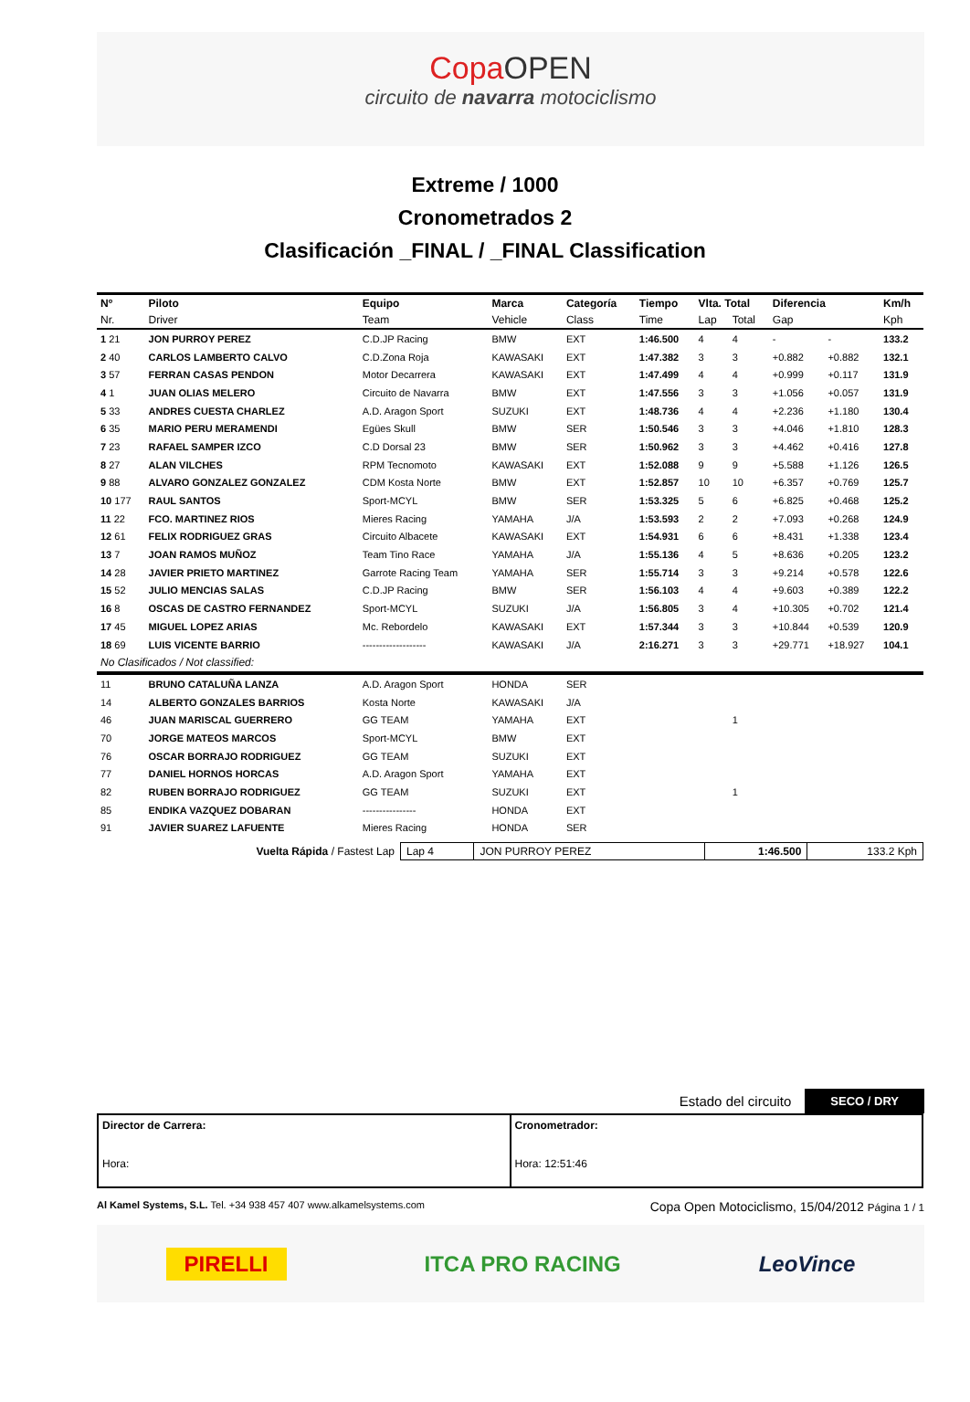CopaOPEN
circuito de navarra motociclismo
Extreme / 1000
Cronometrados 2
Clasificación _FINAL / _FINAL Classification
| Nº | Piloto | Equipo | Marca | Categoría | Tiempo | Vlta. Total | | Diferencia | | Km/h |
| --- | --- | --- | --- | --- | --- | --- | --- | --- | --- | --- |
| Nr. | Driver | Team | Vehicle | Class | Time | Lap | Total | Gap | | Kph |
| 1 21 | JON PURROY PEREZ | C.D.JP Racing | BMW | EXT | 1:46.500 | 4 | 4 | - | - | 133.2 |
| 2 40 | CARLOS LAMBERTO CALVO | C.D.Zona Roja | KAWASAKI | EXT | 1:47.382 | 3 | 3 | +0.882 | +0.882 | 132.1 |
| 3 57 | FERRAN CASAS PENDON | Motor Decarrera | KAWASAKI | EXT | 1:47.499 | 4 | 4 | +0.999 | +0.117 | 131.9 |
| 4 1 | JUAN OLIAS MELERO | Circuito de Navarra | BMW | EXT | 1:47.556 | 3 | 3 | +1.056 | +0.057 | 131.9 |
| 5 33 | ANDRES CUESTA CHARLEZ | A.D. Aragon Sport | SUZUKI | EXT | 1:48.736 | 4 | 4 | +2.236 | +1.180 | 130.4 |
| 6 35 | MARIO PERU MERAMENDI | Egües Skull | BMW | SER | 1:50.546 | 3 | 3 | +4.046 | +1.810 | 128.3 |
| 7 23 | RAFAEL SAMPER IZCO | C.D Dorsal 23 | BMW | SER | 1:50.962 | 3 | 3 | +4.462 | +0.416 | 127.8 |
| 8 27 | ALAN VILCHES | RPM Tecnomoto | KAWASAKI | EXT | 1:52.088 | 9 | 9 | +5.588 | +1.126 | 126.5 |
| 9 88 | ALVARO GONZALEZ GONZALEZ | CDM Kosta Norte | BMW | EXT | 1:52.857 | 10 | 10 | +6.357 | +0.769 | 125.7 |
| 10 177 | RAUL SANTOS | Sport-MCYL | BMW | SER | 1:53.325 | 5 | 6 | +6.825 | +0.468 | 125.2 |
| 11 22 | FCO. MARTINEZ RIOS | Mieres Racing | YAMAHA | J/A | 1:53.593 | 2 | 2 | +7.093 | +0.268 | 124.9 |
| 12 61 | FELIX RODRIGUEZ GRAS | Circuito Albacete | KAWASAKI | EXT | 1:54.931 | 6 | 6 | +8.431 | +1.338 | 123.4 |
| 13 7 | JOAN RAMOS MUÑOZ | Team Tino Race | YAMAHA | J/A | 1:55.136 | 4 | 5 | +8.636 | +0.205 | 123.2 |
| 14 28 | JAVIER PRIETO MARTINEZ | Garrote Racing Team | YAMAHA | SER | 1:55.714 | 3 | 3 | +9.214 | +0.578 | 122.6 |
| 15 52 | JULIO MENCIAS SALAS | C.D.JP Racing | BMW | SER | 1:56.103 | 4 | 4 | +9.603 | +0.389 | 122.2 |
| 16 8 | OSCAS DE CASTRO FERNANDEZ | Sport-MCYL | SUZUKI | J/A | 1:56.805 | 3 | 4 | +10.305 | +0.702 | 121.4 |
| 17 45 | MIGUEL LOPEZ ARIAS | Mc. Rebordelo | KAWASAKI | EXT | 1:57.344 | 3 | 3 | +10.844 | +0.539 | 120.9 |
| 18 69 | LUIS VICENTE BARRIO | ------------------- | KAWASAKI | J/A | 2:16.271 | 3 | 3 | +29.771 | +18.927 | 104.1 |
| No Clasificados / Not classified: | | | | | | | | | | |
| 11 | BRUNO CATALUÑA LANZA | A.D. Aragon Sport | HONDA | SER | | | | | | |
| 14 | ALBERTO GONZALES BARRIOS | Kosta Norte | KAWASAKI | J/A | | | | | | |
| 46 | JUAN MARISCAL GUERRERO | GG TEAM | YAMAHA | EXT | | | 1 | | | |
| 70 | JORGE MATEOS MARCOS | Sport-MCYL | BMW | EXT | | | | | | |
| 76 | OSCAR BORRAJO RODRIGUEZ | GG TEAM | SUZUKI | EXT | | | | | | |
| 77 | DANIEL HORNOS HORCAS | A.D. Aragon Sport | YAMAHA | EXT | | | | | | |
| 82 | RUBEN BORRAJO RODRIGUEZ | GG TEAM | SUZUKI | EXT | | | 1 | | | |
| 85 | ENDIKA VAZQUEZ DOBARAN | ---------------- | HONDA | EXT | | | | | | |
| 91 | JAVIER SUAREZ LAFUENTE | Mieres Racing | HONDA | SER | | | | | | |
| Vuelta Rápida / Fastest Lap | Lap 4 | JON PURROY PEREZ | 1:46.500 | 133.2 Kph |
Estado del circuito SECO / DRY
| Director de Carrera: Hora: | Cronometrador: Hora: 12:51:46 |
Al Kamel Systems, S.L. Tel. +34 938 457 407 www.alkamelsystems.com Copa Open Motociclismo, 15/04/2012 Página 1 / 1
PIRELLI ITCA PRO RACING LeoVince